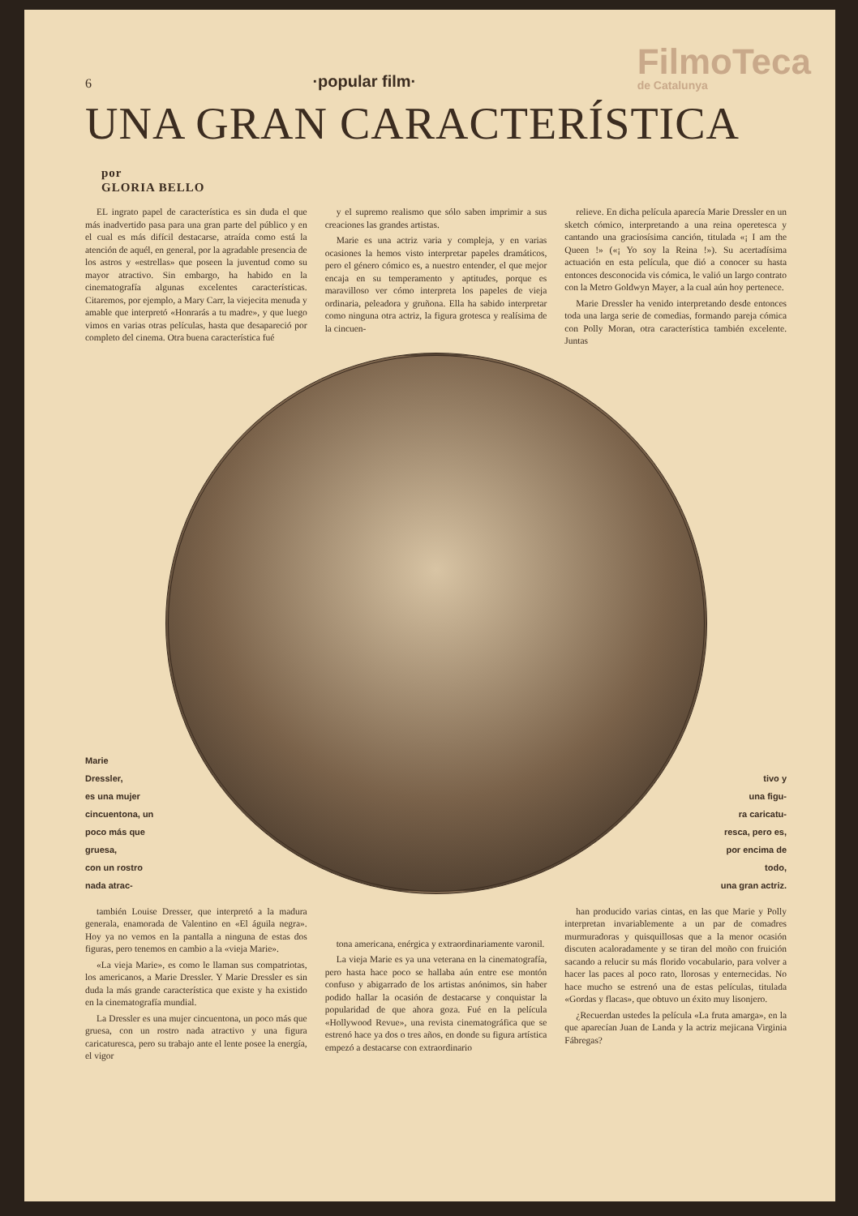6 ·popular film· FilmoTeca
de Catalunya
UNA GRAN CARACTERÍSTICA por
GLORIA BELLO
EL ingrato papel de característica es sin duda el que más inadvertido pasa para una gran parte del público y en el cual es más difícil destacarse, atraída como está la atención de aquél, en general, por la agradable presencia de los astros y «estrellas» que poseen la juventud como su mayor atractivo. Sin embargo, ha habido en la cinematografía algunas excelentes características. Citaremos, por ejemplo, a Mary Carr, la viejecita menuda y amable que interpretó «Honrarás a tu madre», y que luego vimos en varias otras películas, hasta que desapareció por completo del cinema. Otra buena característica fué
y el supremo realismo que sólo saben imprimir a sus creaciones las grandes artistas.
Marie es una actriz varia y compleja, y en varias ocasiones la hemos visto interpretar papeles dramáticos, pero el género cómico es, a nuestro entender, el que mejor encaja en su temperamento y aptitudes, porque es maravilloso ver cómo interpreta los papeles de vieja ordinaria, peleadora y gruñona. Ella ha sabido interpretar como ninguna otra actriz, la figura grotesca y realísima de la cincuen-
relieve. En dicha película aparecía Marie Dressler en un sketch cómico, interpretando a una reina operetesca y cantando una graciosísima canción, titulada «¡ I am the Queen !» («¡ Yo soy la Reina !»). Su acertadísima actuación en esta película, que dió a conocer su hasta entonces desconocida vis cómica, le valió un largo contrato con la Metro Goldwyn Mayer, a la cual aún hoy pertenece.
Marie Dressler ha venido interpretando desde entonces toda una larga serie de comedias, formando pareja cómica con Polly Moran, otra característica también excelente. Juntas
Marie
Dressler,
es una mujer
cincuentona, un
poco más que gruesa,
con un rostro nada atrac-
tivo y
una figu-
ra caricatu-
resca, pero es,
por encima de todo,
una gran actriz.
también Louise Dresser, que interpretó a la madura generala, enamorada de Valentino en «El águila negra». Hoy ya no vemos en la pantalla a ninguna de estas dos figuras, pero tenemos en cambio a la «vieja Marie».
«La vieja Marie», es como le llaman sus compatriotas, los americanos, a Marie Dressler. Y Marie Dressler es sin duda la más grande característica que existe y ha existido en la cinematografía mundial.
La Dressler es una mujer cincuentona, un poco más que gruesa, con un rostro nada atractivo y una figura caricaturesca, pero su trabajo ante el lente posee la energía, el vigor
tona americana, enérgica y extraordinariamente varonil.
La vieja Marie es ya una veterana en la cinematografía, pero hasta hace poco se hallaba aún entre ese montón confuso y abigarrado de los artistas anónimos, sin haber podido hallar la ocasión de destacarse y conquistar la popularidad de que ahora goza. Fué en la película «Hollywood Revue», una revista cinematográfica que se estrenó hace ya dos o tres años, en donde su figura artística empezó a destacarse con extraordinario
han producido varias cintas, en las que Marie y Polly interpretan invariablemente a un par de comadres murmuradoras y quisquillosas que a la menor ocasión discuten acaloradamente y se tiran del moño con fruición sacando a relucir su más florido vocabulario, para volver a hacer las paces al poco rato, llorosas y enternecidas. No hace mucho se estrenó una de estas películas, titulada «Gordas y flacas», que obtuvo un éxito muy lisonjero.
¿Recuerdan ustedes la película «La fruta amarga», en la que aparecían Juan de Landa y la actriz mejicana Virginia Fábregas?